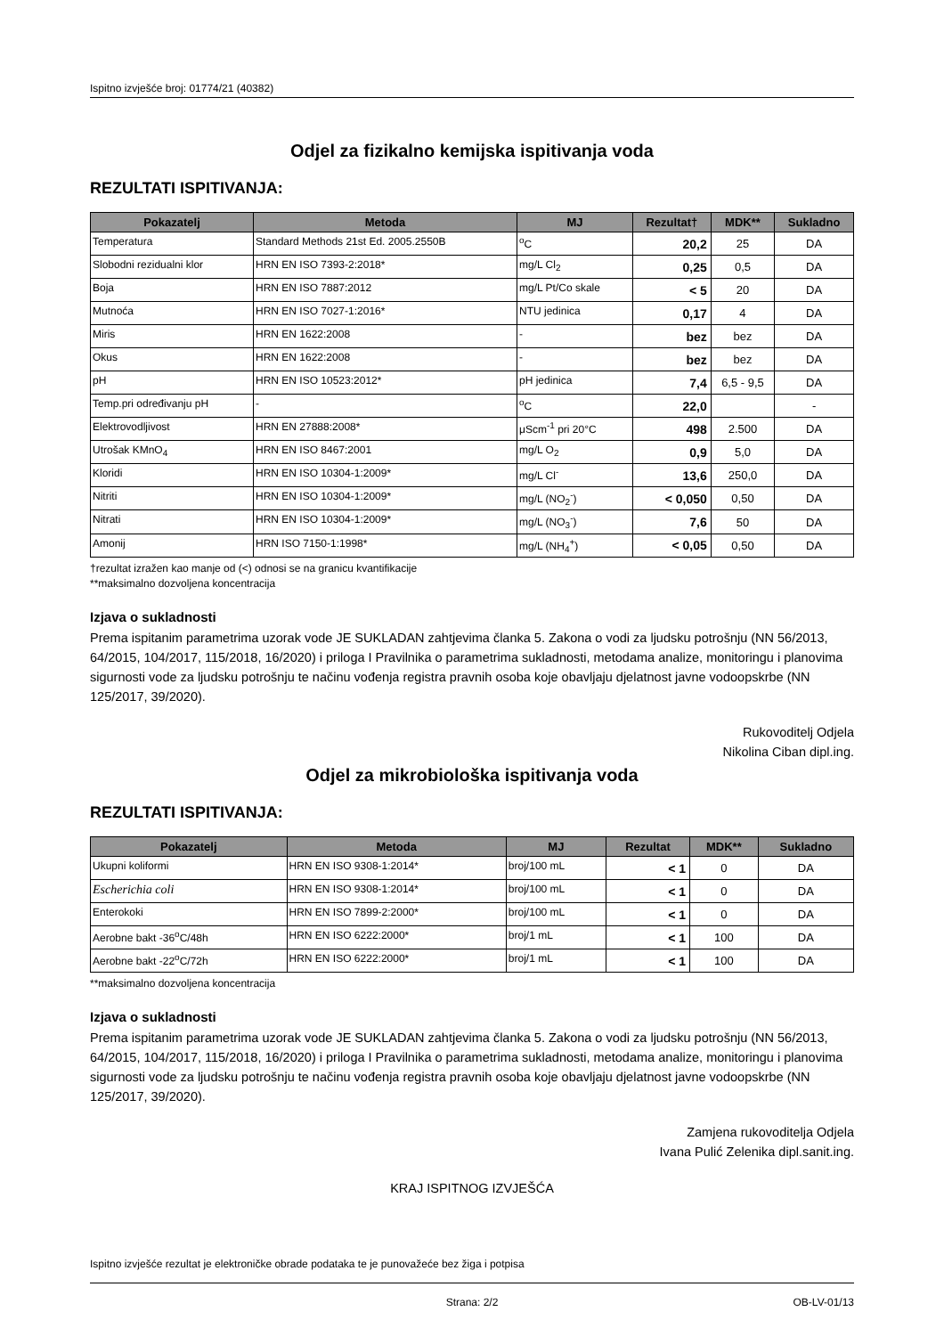Ispitno izvješće broj: 01774/21 (40382)
Odjel za fizikalno kemijska ispitivanja voda
REZULTATI ISPITIVANJA:
| Pokazatelj | Metoda | MJ | Rezultat† | MDK** | Sukladno |
| --- | --- | --- | --- | --- | --- |
| Temperatura | Standard Methods 21st Ed. 2005.2550B | <sup>o</sup> C | 20,2 | 25 | DA |
| Slobodni rezidualni klor | HRN EN ISO 7393-2:2018* | mg/L Cl<sub>2</sub> | 0,25 | 0,5 | DA |
| Boja | HRN EN ISO 7887:2012 | mg/L Pt/Co skale | < 5 | 20 | DA |
| Mutnoća | HRN EN ISO 7027-1:2016* | NTU jedinica | 0,17 | 4 | DA |
| Miris | HRN EN 1622:2008 | - | bez | bez | DA |
| Okus | HRN EN 1622:2008 | - | bez | bez | DA |
| pH | HRN EN ISO 10523:2012* | pH jedinica | 7,4 | 6,5 - 9,5 | DA |
| Temp.pri određivanju pH | - | <sup>o</sup> C | 22,0 | | - |
| Elektrovodljivost | HRN EN 27888:2008* | μScm<sup>-1</sup> pri 20°C | 498 | 2.500 | DA |
| Utrošak KMnO<sub>4</sub> | HRN EN ISO 8467:2001 | mg/L O<sub>2</sub> | 0,9 | 5,0 | DA |
| Kloridi | HRN EN ISO 10304-1:2009* | mg/L Cl<sup>-</sup> | 13,6 | 250,0 | DA |
| Nitriti | HRN EN ISO 10304-1:2009* | mg/L (NO<sub>2</sub><sup>-</sup>) | < 0,050 | 0,50 | DA |
| Nitrati | HRN EN ISO 10304-1:2009* | mg/L (NO<sub>3</sub><sup>-</sup>) | 7,6 | 50 | DA |
| Amonij | HRN ISO 7150-1:1998* | mg/L (NH<sub>4</sub><sup>+</sup>) | < 0,05 | 0,50 | DA |
†rezultat izražen kao manje od (<) odnosi se na granicu kvantifikacije
**maksimalno dozvoljena koncentracija
Izjava o sukladnosti
Prema ispitanim parametrima uzorak vode JE SUKLADAN zahtjevima članka 5. Zakona o vodi za ljudsku potrošnju (NN 56/2013, 64/2015, 104/2017, 115/2018, 16/2020) i priloga I Pravilnika o parametrima sukladnosti, metodama analize, monitoringu i planovima sigurnosti vode za ljudsku potrošnju te načinu vođenja registra pravnih osoba koje obavljaju djelatnost javne vodoopskrbe (NN 125/2017, 39/2020).
Rukovoditelj Odjela
Nikolina Ciban dipl.ing.
Odjel za mikrobiološka ispitivanja voda
REZULTATI ISPITIVANJA:
| Pokazatelj | Metoda | MJ | Rezultat | MDK** | Sukladno |
| --- | --- | --- | --- | --- | --- |
| Ukupni koliformi | HRN EN ISO 9308-1:2014* | broj/100 mL | < 1 | 0 | DA |
| Escherichia coli | HRN EN ISO 9308-1:2014* | broj/100 mL | < 1 | 0 | DA |
| Enterokoki | HRN EN ISO 7899-2:2000* | broj/100 mL | < 1 | 0 | DA |
| Aerobne bakt -36<sup>o</sup>C/48h | HRN EN ISO 6222:2000* | broj/1 mL | < 1 | 100 | DA |
| Aerobne bakt -22<sup>o</sup>C/72h | HRN EN ISO 6222:2000* | broj/1 mL | < 1 | 100 | DA |
**maksimalno dozvoljena koncentracija
Izjava o sukladnosti
Prema ispitanim parametrima uzorak vode JE SUKLADAN zahtjevima članka 5. Zakona o vodi za ljudsku potrošnju (NN 56/2013, 64/2015, 104/2017, 115/2018, 16/2020) i priloga I Pravilnika o parametrima sukladnosti, metodama analize, monitoringu i planovima sigurnosti vode za ljudsku potrošnju te načinu vođenja registra pravnih osoba koje obavljaju djelatnost javne vodoopskrbe (NN 125/2017, 39/2020).
Zamjena rukovoditelja Odjela
Ivana Pulić Zelenika dipl.sanit.ing.
KRAJ ISPITNOG IZVJEŠĆA
Ispitno izvješće rezultat je elektroničke obrade podataka te je punovažeće bez žiga i potpisa
Strana: 2/2 OB-LV-01/13